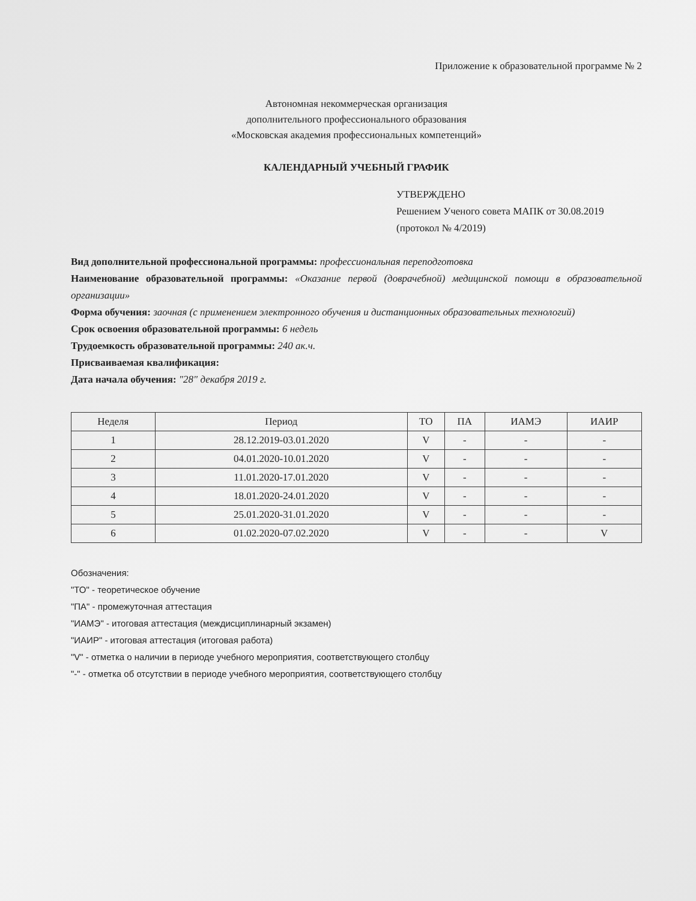Приложение к образовательной программе № 2
Автономная некоммерческая организация
дополнительного профессионального образования
«Московская академия профессиональных компетенций»
КАЛЕНДАРНЫЙ УЧЕБНЫЙ ГРАФИК
УТВЕРЖДЕНО
Решением Ученого совета МАПК от 30.08.2019
(протокол № 4/2019)
Вид дополнительной профессиональной программы: профессиональная переподготовка
Наименование образовательной программы: «Оказание первой (доврачебной) медицинской помощи в образовательной организации»
Форма обучения: заочная (с применением электронного обучения и дистанционных образовательных технологий)
Срок освоения образовательной программы: 6 недель
Трудоемкость образовательной программы: 240 ак.ч.
Присваиваемая квалификация:
Дата начала обучения: "28" декабря 2019 г.
| Неделя | Период | ТО | ПА | ИАМЭ | ИАИР |
| --- | --- | --- | --- | --- | --- |
| 1 | 28.12.2019-03.01.2020 | V | - | - | - |
| 2 | 04.01.2020-10.01.2020 | V | - | - | - |
| 3 | 11.01.2020-17.01.2020 | V | - | - | - |
| 4 | 18.01.2020-24.01.2020 | V | - | - | - |
| 5 | 25.01.2020-31.01.2020 | V | - | - | - |
| 6 | 01.02.2020-07.02.2020 | V | - | - | V |
Обозначения:
"ТО" - теоретическое обучение
"ПА" - промежуточная аттестация
"ИАМЭ" - итоговая аттестация (междисциплинарный экзамен)
"ИАИР" - итоговая аттестация (итоговая работа)
"V" - отметка о наличии в периоде учебного мероприятия, соответствующего столбцу
"-" - отметка об отсутствии в периоде учебного мероприятия, соответствующего столбцу